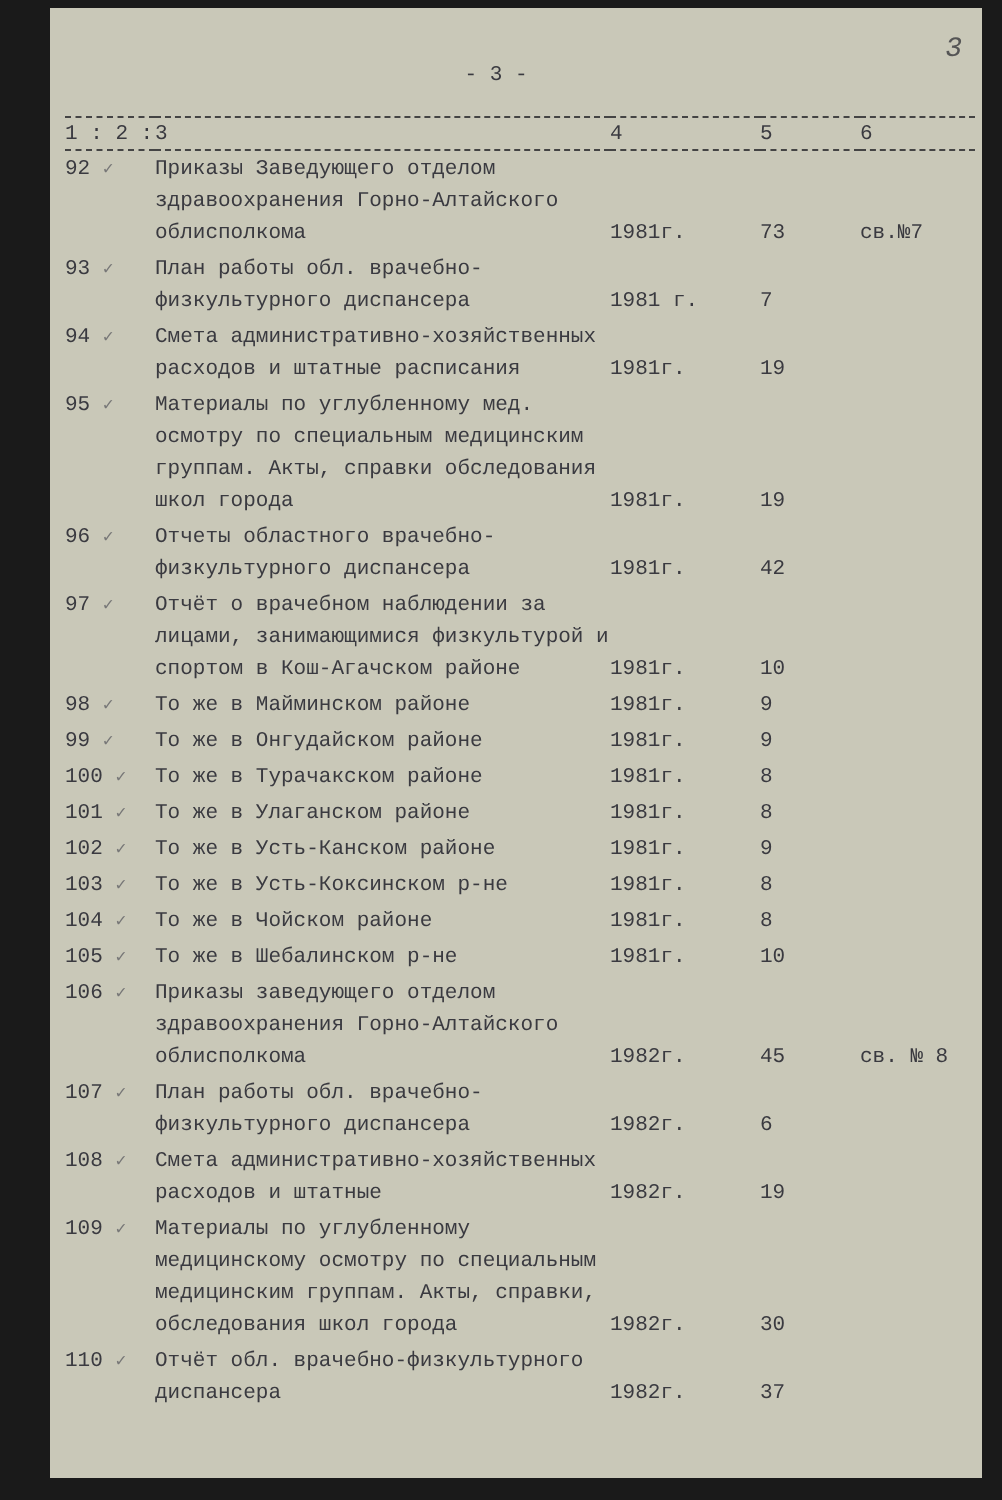3
- 3 -
| 1 : 2 : | 3 | 4 | 5 | 6 |
| --- | --- | --- | --- | --- |
| 92 ✓ | Приказы Заведующего отделом здравоохранения Горно-Алтайского облисполкома | 1981г. | 73 | св.№7 |
| 93 ✓ | План работы обл. врачебно-физкультурного диспансера | 1981 г. | 7 | |
| 94 ✓ | Смета административно-хозяйственных расходов и штатные расписания | 1981г. | 19 | |
| 95 ✓ | Материалы по углубленному мед. осмотру по специальным медицинским группам. Акты, справки обследования школ города | 1981г. | 19 | |
| 96 ✓ | Отчеты областного врачебно-физкультурного диспансера | 1981г. | 42 | |
| 97 ✓ | Отчёт о врачебном наблюдении за лицами, занимающимися физкультурой и спортом в Кош-Агачском районе | 1981г. | 10 | |
| 98 ✓ | То же в Майминском районе | 1981г. | 9 | |
| 99 ✓ | То же в Онгудайском районе | 1981г. | 9 | |
| 100 ✓ | То же в Турачакском районе | 1981г. | 8 | |
| 101 ✓ | То же в Улаганском районе | 1981г. | 8 | |
| 102 ✓ | То же в Усть-Канском районе | 1981г. | 9 | |
| 103 ✓ | То же в Усть-Коксинском р-не | 1981г. | 8 | |
| 104 ✓ | То же в Чойском районе | 1981г. | 8 | |
| 105 ✓ | То же в Шебалинском р-не | 1981г. | 10 | |
| 106 ✓ | Приказы заведующего отделом здравоохранения Горно-Алтайского облисполкома | 1982г. | 45 | св. № 8 |
| 107 ✓ | План работы обл. врачебно-физкультурного диспансера | 1982г. | 6 | |
| 108 ✓ | Смета административно-хозяйственных расходов и штатные | 1982г. | 19 | |
| 109 ✓ | Материалы по углубленному медицинскому осмотру по специальным медицинским группам. Акты, справки, обследования школ города | 1982г. | 30 | |
| 110 ✓ | Отчёт обл. врачебно-физкультурного диспансера | 1982г. | 37 | |